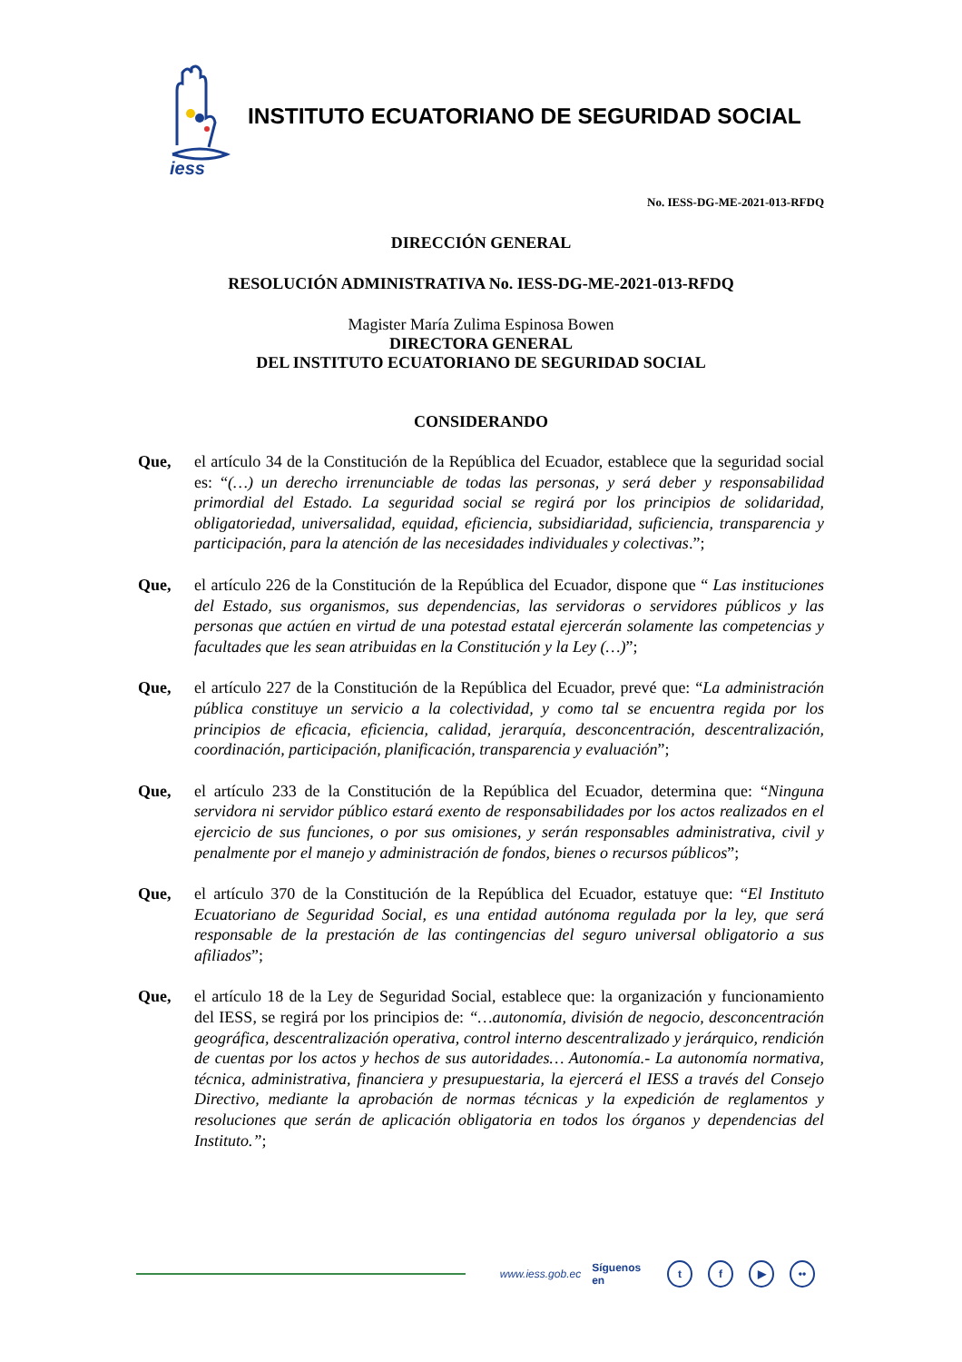iess
INSTITUTO ECUATORIANO DE SEGURIDAD SOCIAL
No. IESS-DG-ME-2021-013-RFDQ
DIRECCIÓN GENERAL
RESOLUCIÓN ADMINISTRATIVA No. IESS-DG-ME-2021-013-RFDQ
Magister María Zulima Espinosa Bowen
DIRECTORA GENERAL
DEL INSTITUTO ECUATORIANO DE SEGURIDAD SOCIAL
CONSIDERANDO
Que, el artículo 34 de la Constitución de la República del Ecuador, establece que la seguridad social es: “(…) un derecho irrenunciable de todas las personas, y será deber y responsabilidad primordial del Estado. La seguridad social se regirá por los principios de solidaridad, obligatoriedad, universalidad, equidad, eficiencia, subsidiaridad, suficiencia, transparencia y participación, para la atención de las necesidades individuales y colectivas.”;
Que, el artículo 226 de la Constitución de la República del Ecuador, dispone que “ Las instituciones del Estado, sus organismos, sus dependencias, las servidoras o servidores públicos y las personas que actúen en virtud de una potestad estatal ejercerán solamente las competencias y facultades que les sean atribuidas en la Constitución y la Ley (…)”;
Que, el artículo 227 de la Constitución de la República del Ecuador, prevé que: “La administración pública constituye un servicio a la colectividad, y como tal se encuentra regida por los principios de eficacia, eficiencia, calidad, jerarquía, desconcentración, descentralización, coordinación, participación, planificación, transparencia y evaluación”;
Que, el artículo 233 de la Constitución de la República del Ecuador, determina que: “Ninguna servidora ni servidor público estará exento de responsabilidades por los actos realizados en el ejercicio de sus funciones, o por sus omisiones, y serán responsables administrativa, civil y penalmente por el manejo y administración de fondos, bienes o recursos públicos”;
Que, el artículo 370 de la Constitución de la República del Ecuador, estatuye que: “El Instituto Ecuatoriano de Seguridad Social, es una entidad autónoma regulada por la ley, que será responsable de la prestación de las contingencias del seguro universal obligatorio a sus afiliados”;
Que, el artículo 18 de la Ley de Seguridad Social, establece que: la organización y funcionamiento del IESS, se regirá por los principios de: “…autonomía, división de negocio, desconcentración geográfica, descentralización operativa, control interno descentralizado y jerárquico, rendición de cuentas por los actos y hechos de sus autoridades… Autonomía.- La autonomía normativa, técnica, administrativa, financiera y presupuestaria, la ejercerá el IESS a través del Consejo Directivo, mediante la aprobación de normas técnicas y la expedición de reglamentos y resoluciones que serán de aplicación obligatoria en todos los órganos y dependencias del Instituto.”;
www.iess.gob.ec Síguenos en t f ▶ ••